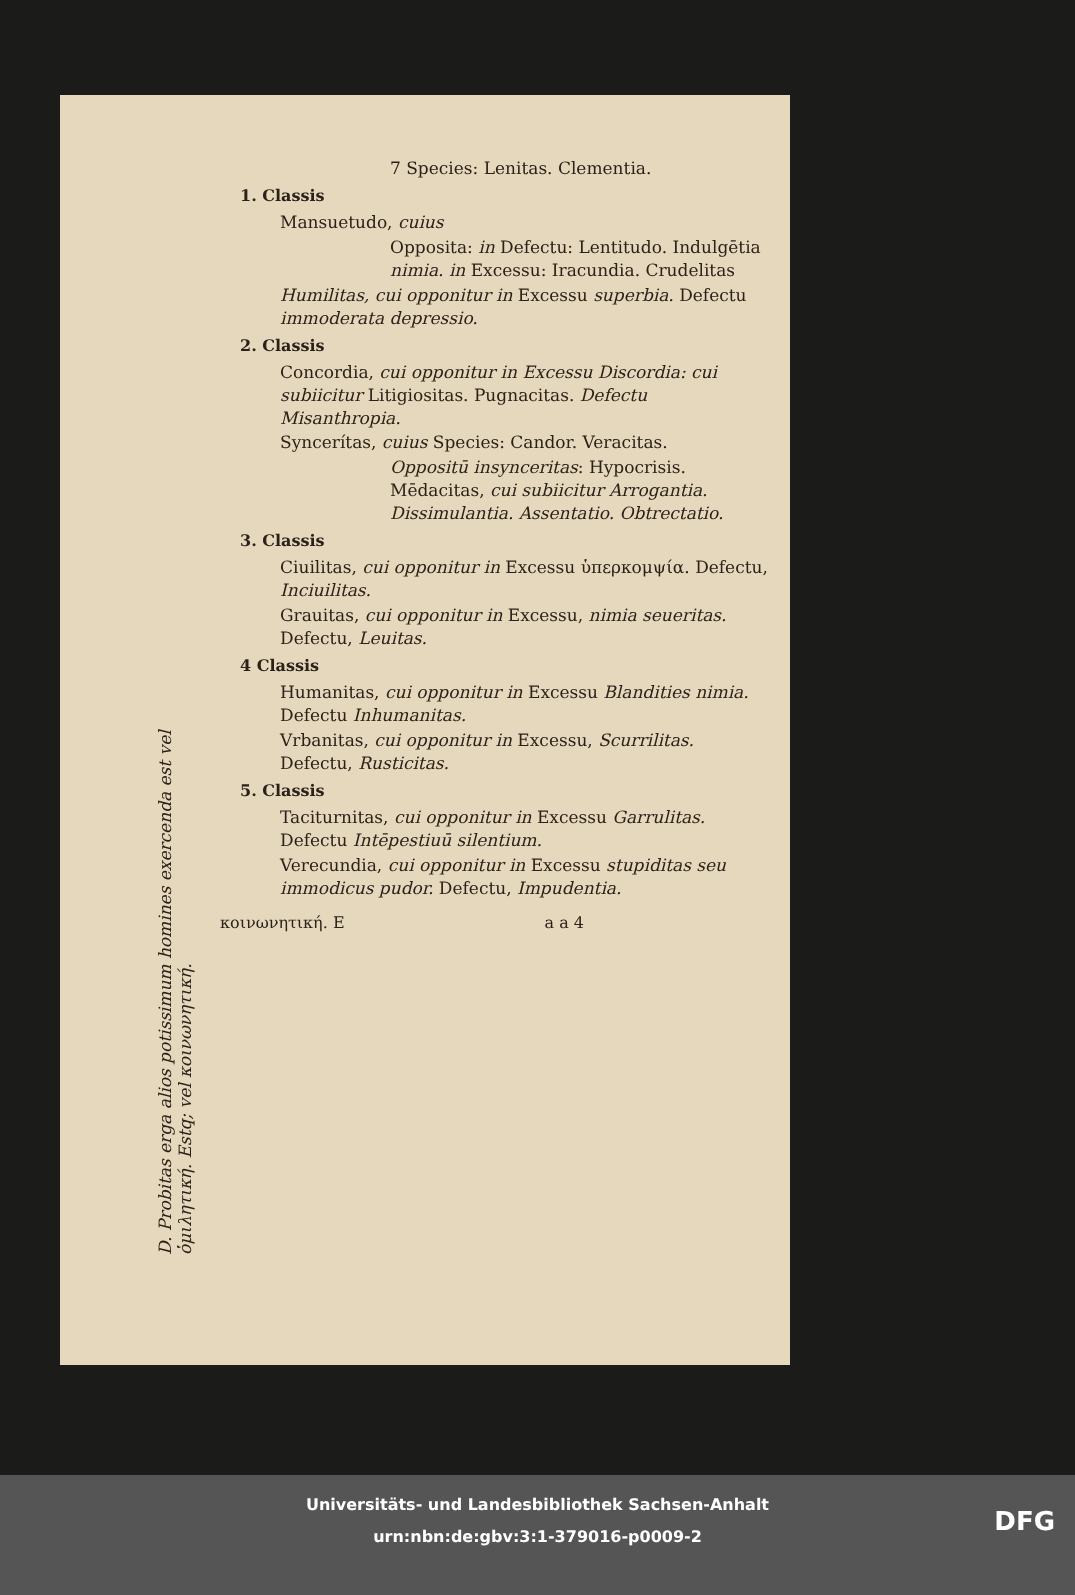D. Probitas erga alios potissimum homines exercenda est vel ὁμιλητική. Estq; vel κοινωνητική.
7 Species: Lenitas. Clementia.
1. Classis
Mansuetudo, cuius
Opposita: in Defectu: Lentitudo. Indulgētia nimia. in Excessu: Iracundia. Crudelitas
Humilitas, cui opponitur in Excessu superbia. Defectu immoderata depressio.
2. Classis
Concordia, cui opponitur in Excessu Discordia: cui subiicitur Litigiositas. Pugnacitas. Defectu Misanthropia.
Syncerítas, cuius Species: Candor. Veracitas.
Oppositū insynceritas: Hypocrisis. Mēdacitas, cui subiicitur Arrogantia. Dissimulantia. Assentatio. Obtrectatio.
3. Classis
Ciuilitas, cui opponitur in Excessu ὑπερκομψία. Defectu, Inciuilitas.
Grauitas, cui opponitur in Excessu, nimia seueritas. Defectu, Leuitas.
4 Classis
Humanitas, cui opponitur in Excessu Blandities nimia. Defectu Inhumanitas.
Vrbanitas, cui opponitur in Excessu, Scurrilitas. Defectu, Rusticitas.
5. Classis
Taciturnitas, cui opponitur in Excessu Garrulitas. Defectu Intēpestiuū silentium.
Verecundia, cui opponitur in Excessu stupiditas seu immodicus pudor. Defectu, Impudentia.
κοινωνητική. E a a 4
Universitäts- und Landesbibliothek Sachsen-Anhalt
urn:nbn:de:gbv:3:1-379016-p0009-2
DFG